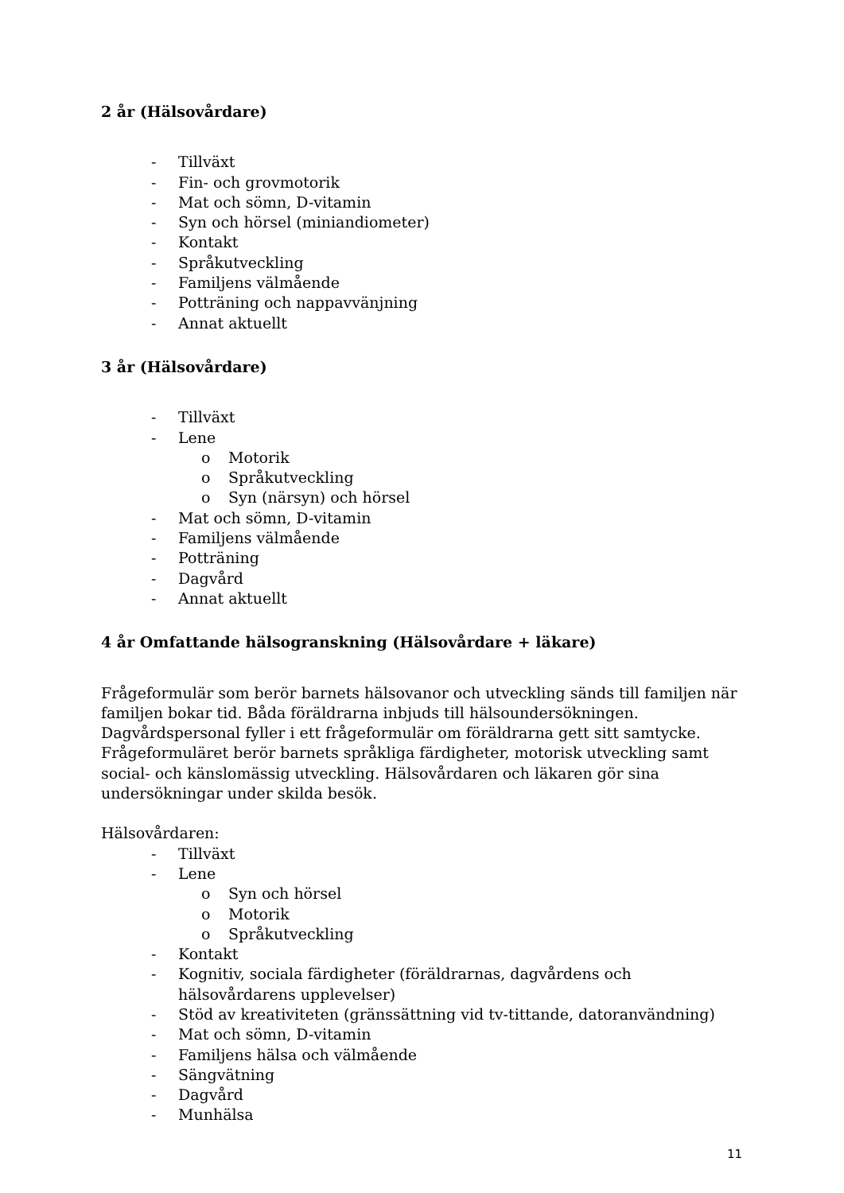2 år (Hälsovårdare)
- Tillväxt
- Fin- och grovmotorik
- Mat och sömn, D-vitamin
- Syn och hörsel (miniandiometer)
- Kontakt
- Språkutveckling
- Familjens välmående
- Potträning och nappavvänjning
- Annat aktuellt
3 år (Hälsovårdare)
- Tillväxt
- Lene
o Motorik
o Språkutveckling
o Syn (närsyn) och hörsel
- Mat och sömn, D-vitamin
- Familjens välmående
- Potträning
- Dagvård
- Annat aktuellt
4 år Omfattande hälsogranskning (Hälsovårdare + läkare)
Frågeformulär som berör barnets hälsovanor och utveckling sänds till familjen när familjen bokar tid. Båda föräldrarna inbjuds till hälsoundersökningen. Dagvårdspersonal fyller i ett frågeformulär om föräldrarna gett sitt samtycke. Frågeformuläret berör barnets språkliga färdigheter, motorisk utveckling samt social- och känslomässig utveckling. Hälsovårdaren och läkaren gör sina undersökningar under skilda besök.
Hälsovårdaren:
- Tillväxt
- Lene
o Syn och hörsel
o Motorik
o Språkutveckling
- Kontakt
- Kognitiv, sociala färdigheter (föräldrarnas, dagvårdens och hälsovårdarens upplevelser)
- Stöd av kreativiteten (gränssättning vid tv-tittande, datoranvändning)
- Mat och sömn, D-vitamin
- Familjens hälsa och välmående
- Sängvätning
- Dagvård
- Munhälsa
11